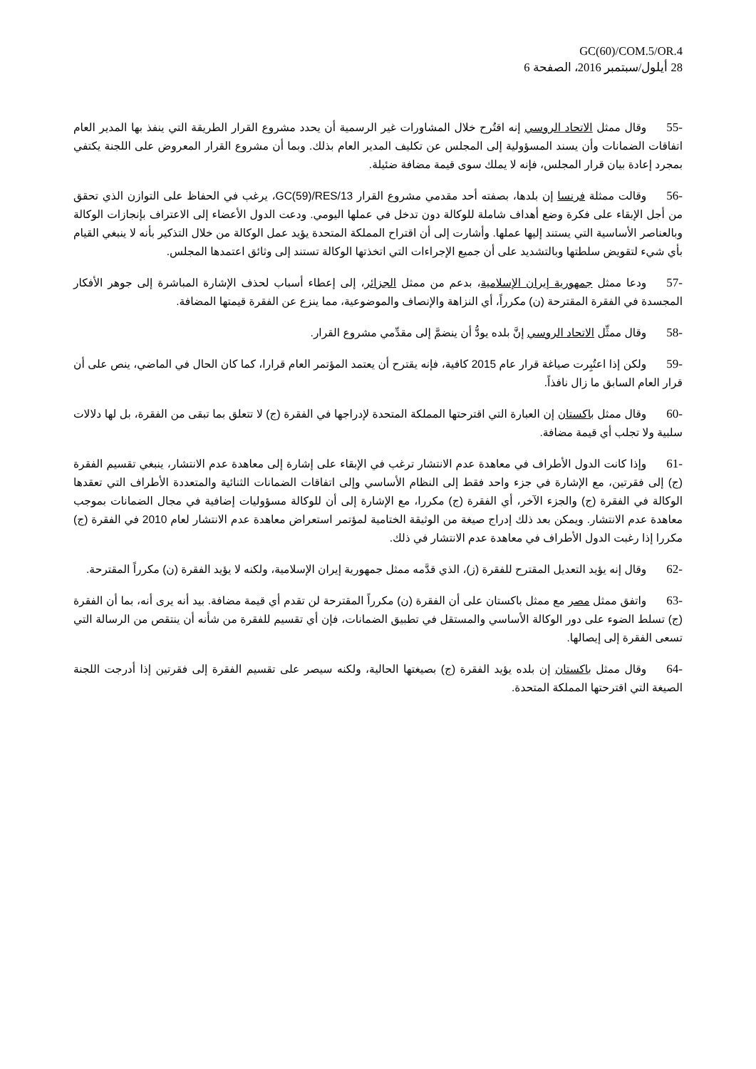GC(60)/COM.5/OR.4
28 أيلول/سبتمبر 2016، الصفحة 6
-55وقال ممثل الاتحاد الروسي إنه اقتُرح خلال المشاورات غير الرسمية أن يحدد مشروع القرار الطريقة التي ينفذ بها المدير العام اتفاقات الضمانات وأن يسند المسؤولية إلى المجلس عن تكليف المدير العام بذلك. وبما أن مشروع القرار المعروض على اللجنة يكتفي بمجرد إعادة بيان قرار المجلس، فإنه لا يملك سوى قيمة مضافة ضئيلة.
-56وقالت ممثلة فرنسا إن بلدها، بصفته أحد مقدمي مشروع القرار GC(59)/RES/13، يرغب في الحفاظ على التوازن الذي تحقق من أجل الإبقاء على فكرة وضع أهداف شاملة للوكالة دون تدخل في عملها اليومي. ودعت الدول الأعضاء إلى الاعتراف بإنجازات الوكالة وبالعناصر الأساسية التي يستند إليها عملها. وأشارت إلى أن اقتراح المملكة المتحدة يؤيد عمل الوكالة من خلال التذكير بأنه لا ينبغي القيام بأي شيء لتقويض سلطتها وبالتشديد على أن جميع الإجراءات التي اتخذتها الوكالة تستند إلى وثائق اعتمدها المجلس.
-57ودعا ممثل جمهورية إيران الإسلامية، بدعم من ممثل الجزائر، إلى إعطاء أسباب لحذف الإشارة المباشرة إلى جوهر الأفكار المجسدة في الفقرة المقترحة (ن) مكرراً، أي النزاهة والإنصاف والموضوعية، مما ينزع عن الفقرة قيمتها المضافة.
-58وقال ممثِّل الاتحاد الروسي إنَّ بلده يودُّ أن ينضمَّ إلى مقدِّمي مشروع القرار.
-59ولكن إذا اعتُبِرت صياغة قرار عام 2015 كافية، فإنه يقترح أن يعتمد المؤتمر العام قرارا، كما كان الحال في الماضي، ينص على أن قرار العام السابق ما زال نافذاً.
-60وقال ممثل باكستان إن العبارة التي اقترحتها المملكة المتحدة لإدراجها في الفقرة (ج) لا تتعلق بما تبقى من الفقرة، بل لها دلالات سلبية ولا تجلب أي قيمة مضافة.
-61وإذا كانت الدول الأطراف في معاهدة عدم الانتشار ترغب في الإبقاء على إشارة إلى معاهدة عدم الانتشار، ينبغي تقسيم الفقرة (ج) إلى فقرتين، مع الإشارة في جزء واحد فقط إلى النظام الأساسي وإلى اتفاقات الضمانات الثنائية والمتعددة الأطراف التي تعقدها الوكالة في الفقرة (ج) والجزء الآخر، أي الفقرة (ج) مكررا، مع الإشارة إلى أن للوكالة مسؤوليات إضافية في مجال الضمانات بموجب معاهدة عدم الانتشار. ويمكن بعد ذلك إدراج صيغة من الوثيقة الختامية لمؤتمر استعراض معاهدة عدم الانتشار لعام 2010 في الفقرة (ج) مكررا إذا رغبت الدول الأطراف في معاهدة عدم الانتشار في ذلك.
-62وقال إنه يؤيد التعديل المقترح للفقرة (ز)، الذي قدَّمه ممثل جمهورية إيران الإسلامية، ولكنه لا يؤيد الفقرة (ن) مكرراً المقترحة.
-63واتفق ممثل مصر مع ممثل باكستان على أن الفقرة (ن) مكرراً المقترحة لن تقدم أي قيمة مضافة. بيد أنه يرى أنه، بما أن الفقرة (ج) تسلط الضوء على دور الوكالة الأساسي والمستقل في تطبيق الضمانات، فإن أي تقسيم للفقرة من شأنه أن ينتقص من الرسالة التي تسعى الفقرة إلى إيصالها.
-64وقال ممثل باكستان إن بلده يؤيد الفقرة (ج) بصيغتها الحالية، ولكنه سيصر على تقسيم الفقرة إلى فقرتين إذا أدرجت اللجنة الصيغة التي اقترحتها المملكة المتحدة.